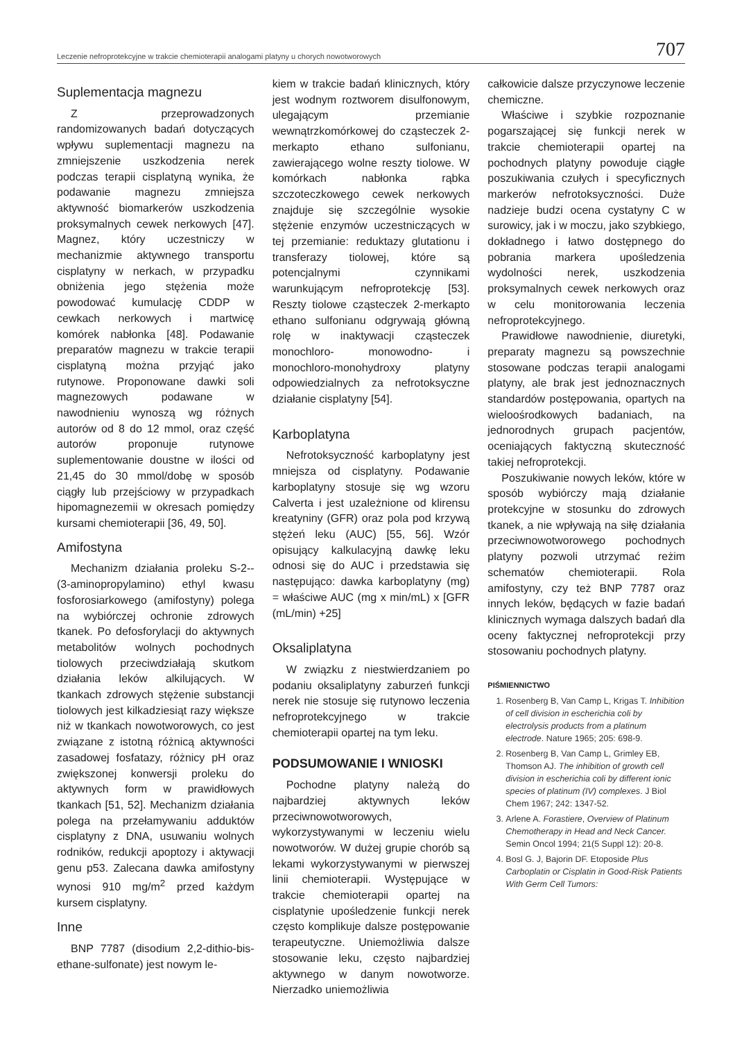Leczenie nefroprotekcyjne w trakcie chemioterapii analogami platyny u chorych nowotworowych 707
Suplementacja magnezu
Z przeprowadzonych randomizowanych badań dotyczących wpływu suplementacji magnezu na zmniejszenie uszkodzenia nerek podczas terapii cisplatyną wynika, że podawanie magnezu zmniejsza aktywność biomarkerów uszkodzenia proksymalnych cewek nerkowych [47]. Magnez, który uczestniczy w mechanizmie aktywnego transportu cisplatyny w nerkach, w przypadku obniżenia jego stężenia może powodować kumulację CDDP w cewkach nerkowych i martwicę komórek nabłonka [48]. Podawanie preparatów magnezu w trakcie terapii cisplatyną można przyjąć jako rutynowe. Proponowane dawki soli magnezowych podawane w nawodnieniu wynoszą wg różnych autorów od 8 do 12 mmol, oraz część autorów proponuje rutynowe suplementowanie doustne w ilości od 21,45 do 30 mmol/dobę w sposób ciągły lub przejściowy w przypadkach hipomagnezemii w okresach pomiędzy kursami chemioterapii [36, 49, 50].
Amifostyna
Mechanizm działania proleku S-2--(3-aminopropylamino) ethyl kwasu fosforosiarkowego (amifostyny) polega na wybiórczej ochronie zdrowych tkanek. Po defosforylacji do aktywnych metabolitów wolnych pochodnych tiolowych przeciwdziałają skutkom działania leków alkilujących. W tkankach zdrowych stężenie substancji tiolowych jest kilkadziesiąt razy większe niż w tkankach nowotworowych, co jest związane z istotną różnicą aktywności zasadowej fosfatazy, różnicy pH oraz zwiększonej konwersji proleku do aktywnych form w prawidłowych tkankach [51, 52]. Mechanizm działania polega na przełamywaniu adduktów cisplatyny z DNA, usuwaniu wolnych rodników, redukcji apoptozy i aktywacji genu p53. Zalecana dawka amifostyny wynosi 910 mg/m<sup>2</sup> przed każdym kursem cisplatyny.
Inne
BNP 7787 (disodium 2,2-dithio-bis-ethane-sulfonate) jest nowym le-
kiem w trakcie badań klinicznych, który jest wodnym roztworem disulfonowym, ulegającym przemianie wewnątrzkomórkowej do cząsteczek 2-merkapto ethano sulfonianu, zawierającego wolne reszty tiolowe. W komórkach nabłonka rąbka szczoteczkowego cewek nerkowych znajduje się szczególnie wysokie stężenie enzymów uczestniczących w tej przemianie: reduktazy glutationu i transferazy tiolowej, które są potencjalnymi czynnikami warunkującym nefroprotekcję [53]. Reszty tiolowe cząsteczek 2-merkapto ethano sulfonianu odgrywają główną rolę w inaktywacji cząsteczek monochloro- monowodno- i monochloro-monohydroxy platyny odpowiedzialnych za nefrotoksyczne działanie cisplatyny [54].
Karboplatyna
Nefrotoksyczność karboplatyny jest mniejsza od cisplatyny. Podawanie karboplatyny stosuje się wg wzoru Calverta i jest uzależnione od klirensu kreatyniny (GFR) oraz pola pod krzywą stężeń leku (AUC) [55, 56]. Wzór opisujący kalkulacyjną dawkę leku odnosi się do AUC i przedstawia się następująco: dawka karboplatyny (mg) = właściwe AUC (mg x min/mL) x [GFR (mL/min) +25]
Oksaliplatyna
W związku z niestwierdzaniem po podaniu oksaliplatyny zaburzeń funkcji nerek nie stosuje się rutynowo leczenia nefroprotekcyjnego w trakcie chemioterapii opartej na tym leku.
PODSUMOWANIE I WNIOSKI
Pochodne platyny należą do najbardziej aktywnych leków przeciwnowotworowych, wykorzystywanymi w leczeniu wielu nowotworów. W dużej grupie chorób są lekami wykorzystywanymi w pierwszej linii chemioterapii. Występujące w trakcie chemioterapii opartej na cisplatynie upośledzenie funkcji nerek często komplikuje dalsze postępowanie terapeutyczne. Uniemożliwia dalsze stosowanie leku, często najbardziej aktywnego w danym nowotworze. Nierzadko uniemożliwia
całkowicie dalsze przyczynowe leczenie chemiczne.
Właściwe i szybkie rozpoznanie pogarszającej się funkcji nerek w trakcie chemioterapii opartej na pochodnych platyny powoduje ciągłe poszukiwania czułych i specyficznych markerów nefrotoksyczności. Duże nadzieje budzi ocena cystatyny C w surowicy, jak i w moczu, jako szybkiego, dokładnego i łatwo dostępnego do pobrania markera upośledzenia wydolności nerek, uszkodzenia proksymalnych cewek nerkowych oraz w celu monitorowania leczenia nefroprotekcyjnego.
Prawidłowe nawodnienie, diuretyki, preparaty magnezu są powszechnie stosowane podczas terapii analogami platyny, ale brak jest jednoznacznych standardów postępowania, opartych na wieloośrodkowych badaniach, na jednorodnych grupach pacjentów, oceniających faktyczną skuteczność takiej nefroprotekcji.
Poszukiwanie nowych leków, które w sposób wybiórczy mają działanie protekcyjne w stosunku do zdrowych tkanek, a nie wpływają na siłę działania przeciwnowotworowego pochodnych platyny pozwoli utrzymać reżim schematów chemioterapii. Rola amifostyny, czy też BNP 7787 oraz innych leków, będących w fazie badań klinicznych wymaga dalszych badań dla oceny faktycznej nefroprotekcji przy stosowaniu pochodnych platyny.
PIŚMIENNICTWO
1. Rosenberg B, Van Camp L, Krigas T. Inhibition of cell division in escherichia coli by electrolysis products from a platinum electrode. Nature 1965; 205: 698-9.
2. Rosenberg B, Van Camp L, Grimley EB, Thomson AJ. The inhibition of growth cell division in escherichia coli by different ionic species of platinum (IV) complexes. J Biol Chem 1967; 242: 1347-52.
3. Arlene A. Forastiere, Overview of Platinum Chemotherapy in Head and Neck Cancer. Semin Oncol 1994; 21(5 Suppl 12): 20-8.
4. Bosl G. J, Bajorin DF. Etoposide Plus Carboplatin or Cisplatin in Good-Risk Patients With Germ Cell Tumors: